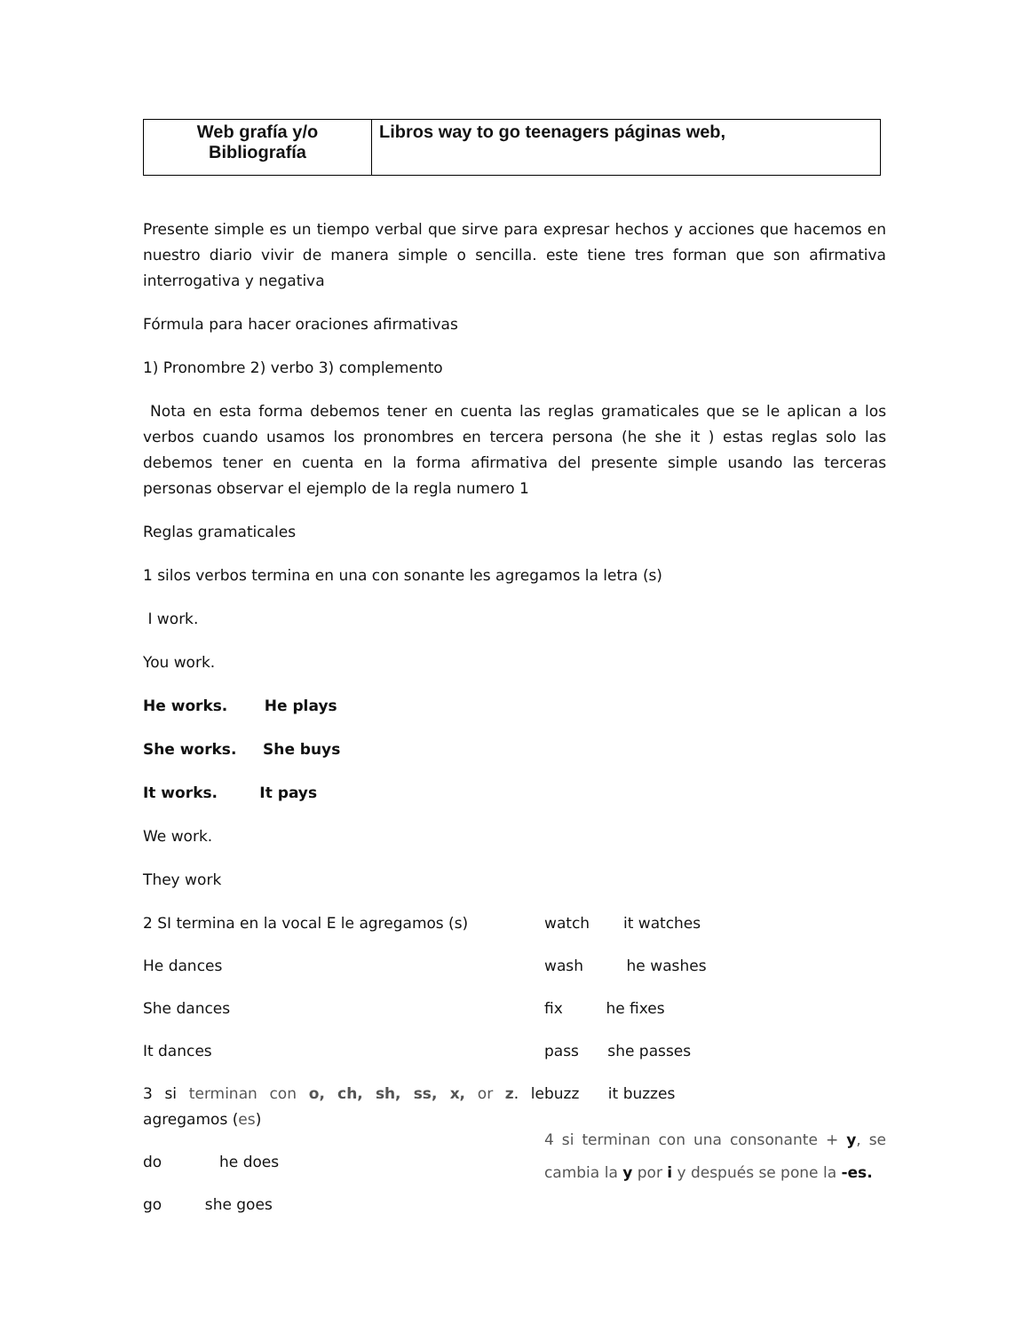| Web grafía y/o Bibliografía | Libros way to go teenagers páginas web, |
Presente simple es un tiempo verbal que sirve para expresar hechos y acciones que hacemos en nuestro diario vivir de manera simple o sencilla. este tiene tres forman que son afirmativa interrogativa y negativa
Fórmula para hacer oraciones afirmativas
1) Pronombre 2) verbo 3) complemento
Nota en esta forma debemos tener en cuenta las reglas gramaticales que se le aplican a los verbos cuando usamos los pronombres en tercera persona (he she it ) estas reglas solo las debemos tener en cuenta en la forma afirmativa del presente simple usando las terceras personas observar el ejemplo de la regla numero 1
Reglas gramaticales
1 silos verbos termina en una con sonante les agregamos la letra (s)
I work.
You work.
He works. He plays
She works. She buys
It works. It pays
We work.
They work
2 SI termina en la vocal E le agregamos (s)
He dances
She dances
It dances
3 si terminan con o, ch, sh, ss, x, or z. le agregamos (es)
do he does
go she goes
watch it watches
wash he washes
fix he fixes
pass she passes
buzz it buzzes
4 si terminan con una consonante + y, se cambia la y por i y después se pone la -es.